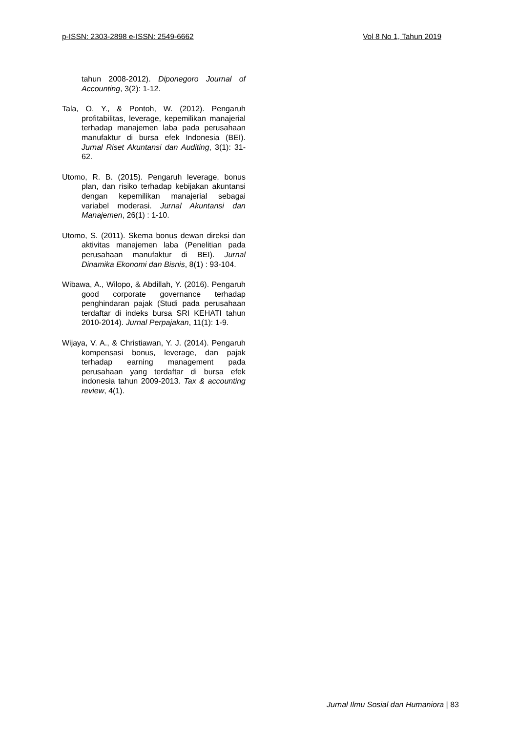p-ISSN: 2303-2898 e-ISSN: 2549-6662 Vol 8 No 1, Tahun 2019
tahun 2008-2012). Diponegoro Journal of Accounting, 3(2): 1-12.
Tala, O. Y., & Pontoh, W. (2012). Pengaruh profitabilitas, leverage, kepemilikan manajerial terhadap manajemen laba pada perusahaan manufaktur di bursa efek Indonesia (BEI). Jurnal Riset Akuntansi dan Auditing, 3(1): 31-62.
Utomo, R. B. (2015). Pengaruh leverage, bonus plan, dan risiko terhadap kebijakan akuntansi dengan kepemilikan manajerial sebagai variabel moderasi. Jurnal Akuntansi dan Manajemen, 26(1) : 1-10.
Utomo, S. (2011). Skema bonus dewan direksi dan aktivitas manajemen laba (Penelitian pada perusahaan manufaktur di BEI). Jurnal Dinamika Ekonomi dan Bisnis, 8(1) : 93-104.
Wibawa, A., Wilopo, & Abdillah, Y. (2016). Pengaruh good corporate governance terhadap penghindaran pajak (Studi pada perusahaan terdaftar di indeks bursa SRI KEHATI tahun 2010-2014). Jurnal Perpajakan, 11(1): 1-9.
Wijaya, V. A., & Christiawan, Y. J. (2014). Pengaruh kompensasi bonus, leverage, dan pajak terhadap earning management pada perusahaan yang terdaftar di bursa efek indonesia tahun 2009-2013. Tax & accounting review, 4(1).
Jurnal Ilmu Sosial dan Humaniora | 83